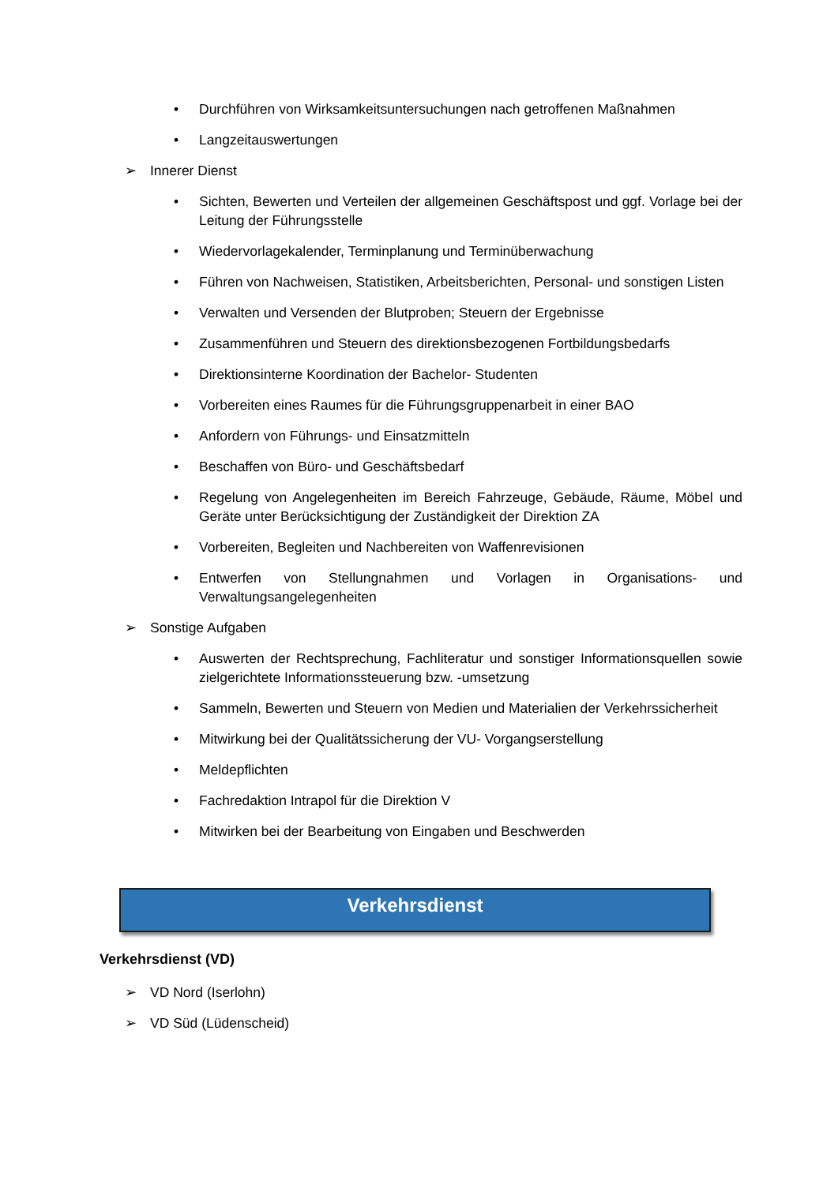• Durchführen von Wirksamkeitsuntersuchungen nach getroffenen Maßnahmen
• Langzeitauswertungen
➢ Innerer Dienst
• Sichten, Bewerten und Verteilen der allgemeinen Geschäftspost und ggf. Vorlage bei der Leitung der Führungsstelle
• Wiedervorlagekalender, Terminplanung und Terminüberwachung
• Führen von Nachweisen, Statistiken, Arbeitsberichten, Personal- und sonstigen Listen
• Verwalten und Versenden der Blutproben; Steuern der Ergebnisse
• Zusammenführen und Steuern des direktionsbezogenen Fortbildungsbedarfs
• Direktionsinterne Koordination der Bachelor- Studenten
• Vorbereiten eines Raumes für die Führungsgruppenarbeit in einer BAO
• Anfordern von Führungs- und Einsatzmitteln
• Beschaffen von Büro- und Geschäftsbedarf
• Regelung von Angelegenheiten im Bereich Fahrzeuge, Gebäude, Räume, Möbel und Geräte unter Berücksichtigung der Zuständigkeit der Direktion ZA
• Vorbereiten, Begleiten und Nachbereiten von Waffenrevisionen
• Entwerfen von Stellungnahmen und Vorlagen in Organisations- und Verwaltungsangelegenheiten
➢ Sonstige Aufgaben
• Auswerten der Rechtsprechung, Fachliteratur und sonstiger Informationsquellen sowie zielgerichtete Informationssteuerung bzw. -umsetzung
• Sammeln, Bewerten und Steuern von Medien und Materialien der Verkehrssicherheit
• Mitwirkung bei der Qualitätssicherung der VU- Vorgangserstellung
• Meldepflichten
• Fachredaktion Intrapol für die Direktion V
• Mitwirken bei der Bearbeitung von Eingaben und Beschwerden
Verkehrsdienst
Verkehrsdienst (VD)
➢ VD Nord (Iserlohn)
➢ VD Süd (Lüdenscheid)